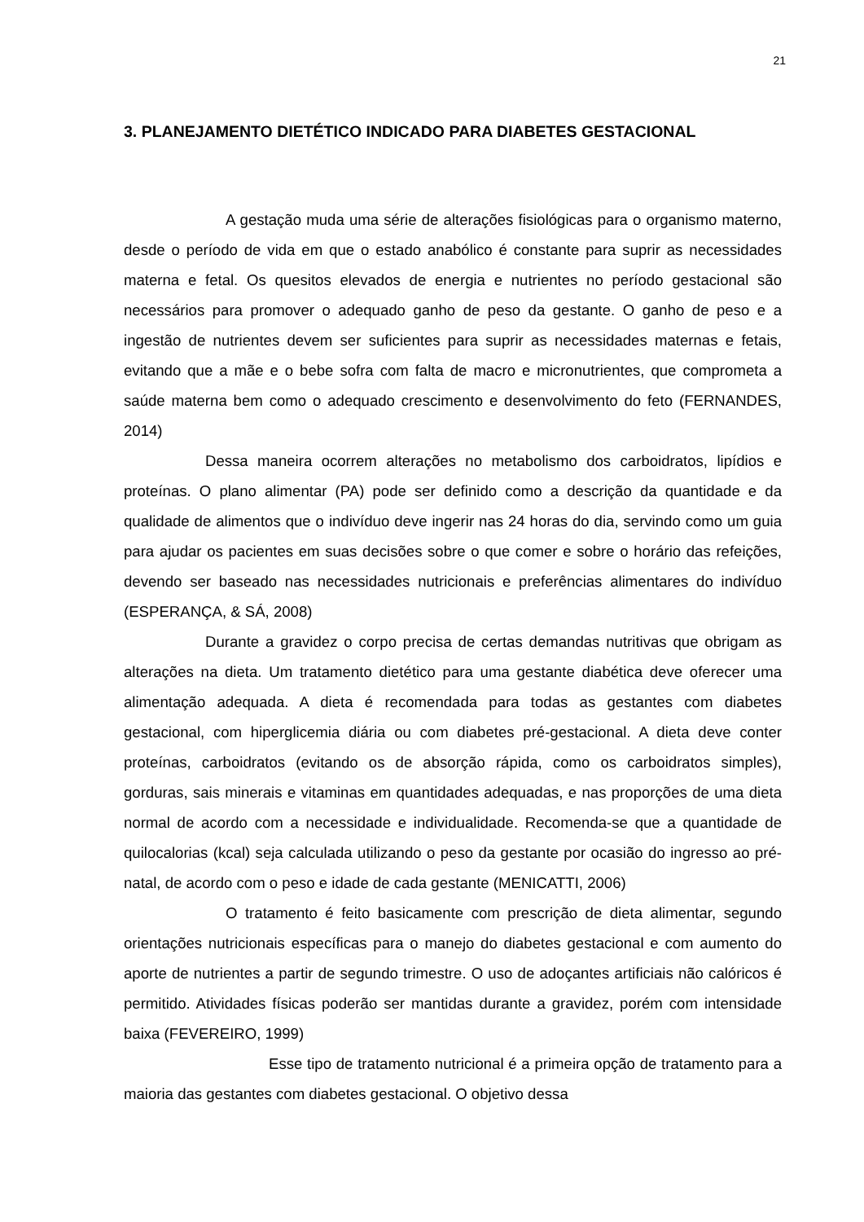21
3. PLANEJAMENTO DIETÉTICO INDICADO PARA DIABETES GESTACIONAL
A gestação muda uma série de alterações fisiológicas para o organismo materno, desde o período de vida em que o estado anabólico é constante para suprir as necessidades materna e fetal. Os quesitos elevados de energia e nutrientes no período gestacional são necessários para promover o adequado ganho de peso da gestante. O ganho de peso e a ingestão de nutrientes devem ser suficientes para suprir as necessidades maternas e fetais, evitando que a mãe e o bebe sofra com falta de macro e micronutrientes, que comprometa a saúde materna bem como o adequado crescimento e desenvolvimento do feto (FERNANDES, 2014)
Dessa maneira ocorrem alterações no metabolismo dos carboidratos, lipídios e proteínas. O plano alimentar (PA) pode ser definido como a descrição da quantidade e da qualidade de alimentos que o indivíduo deve ingerir nas 24 horas do dia, servindo como um guia para ajudar os pacientes em suas decisões sobre o que comer e sobre o horário das refeições, devendo ser baseado nas necessidades nutricionais e preferências alimentares do indivíduo (ESPERANÇA, & SÁ, 2008)
Durante a gravidez o corpo precisa de certas demandas nutritivas que obrigam as alterações na dieta. Um tratamento dietético para uma gestante diabética deve oferecer uma alimentação adequada. A dieta é recomendada para todas as gestantes com diabetes gestacional, com hiperglicemia diária ou com diabetes pré-gestacional. A dieta deve conter proteínas, carboidratos (evitando os de absorção rápida, como os carboidratos simples), gorduras, sais minerais e vitaminas em quantidades adequadas, e nas proporções de uma dieta normal de acordo com a necessidade e individualidade. Recomenda-se que a quantidade de quilocalorias (kcal) seja calculada utilizando o peso da gestante por ocasião do ingresso ao pré-natal, de acordo com o peso e idade de cada gestante (MENICATTI, 2006)
O tratamento é feito basicamente com prescrição de dieta alimentar, segundo orientações nutricionais específicas para o manejo do diabetes gestacional e com aumento do aporte de nutrientes a partir de segundo trimestre. O uso de adoçantes artificiais não calóricos é permitido. Atividades físicas poderão ser mantidas durante a gravidez, porém com intensidade baixa (FEVEREIRO, 1999)
Esse tipo de tratamento nutricional é a primeira opção de tratamento para a maioria das gestantes com diabetes gestacional. O objetivo dessa